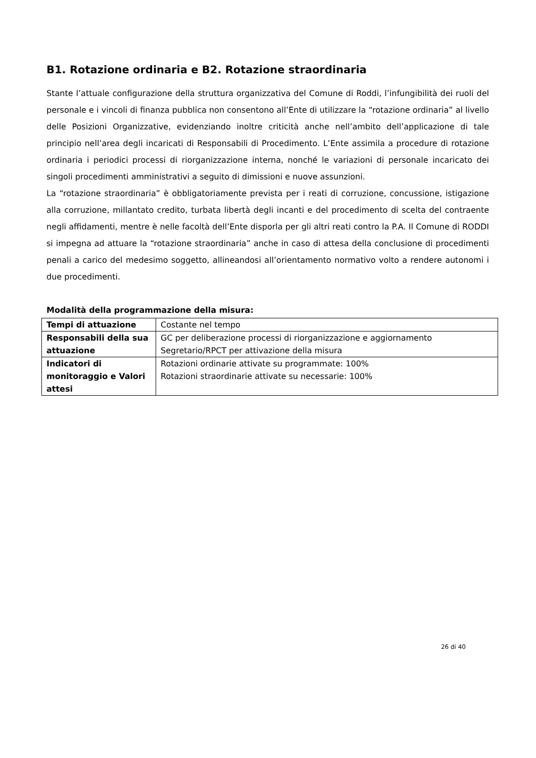B1. Rotazione ordinaria e B2. Rotazione straordinaria
Stante l’attuale configurazione della struttura organizzativa del Comune di Roddi, l’infungibilità dei ruoli del personale e i vincoli di finanza pubblica non consentono all’Ente di utilizzare la “rotazione ordinaria” al livello delle Posizioni Organizzative, evidenziando inoltre criticità anche nell’ambito dell’applicazione di tale principio nell’area degli incaricati di Responsabili di Procedimento. L’Ente assimila a procedure di rotazione ordinaria i periodici processi di riorganizzazione interna, nonché le variazioni di personale incaricato dei singoli procedimenti amministrativi a seguito di dimissioni e nuove assunzioni.
La “rotazione straordinaria” è obbligatoriamente prevista per i reati di corruzione, concussione, istigazione alla corruzione, millantato credito, turbata libertà degli incanti e del procedimento di scelta del contraente negli affidamenti, mentre è nelle facoltà dell’Ente disporla per gli altri reati contro la P.A. Il Comune di RODDI si impegna ad attuare la “rotazione straordinaria” anche in caso di attesa della conclusione di procedimenti penali a carico del medesimo soggetto, allineandosi all’orientamento normativo volto a rendere autonomi i due procedimenti.
Modalità della programmazione della misura:
| Tempi di attuazione | Costante nel tempo |
| Responsabili della sua attuazione | GC per deliberazione processi di riorganizzazione e aggiornamento Segretario/RPCT per attivazione della misura |
| Indicatori di monitoraggio e Valori attesi | Rotazioni ordinarie attivate su programmate: 100% Rotazioni straordinarie attivate su necessarie: 100% |
26 di 40